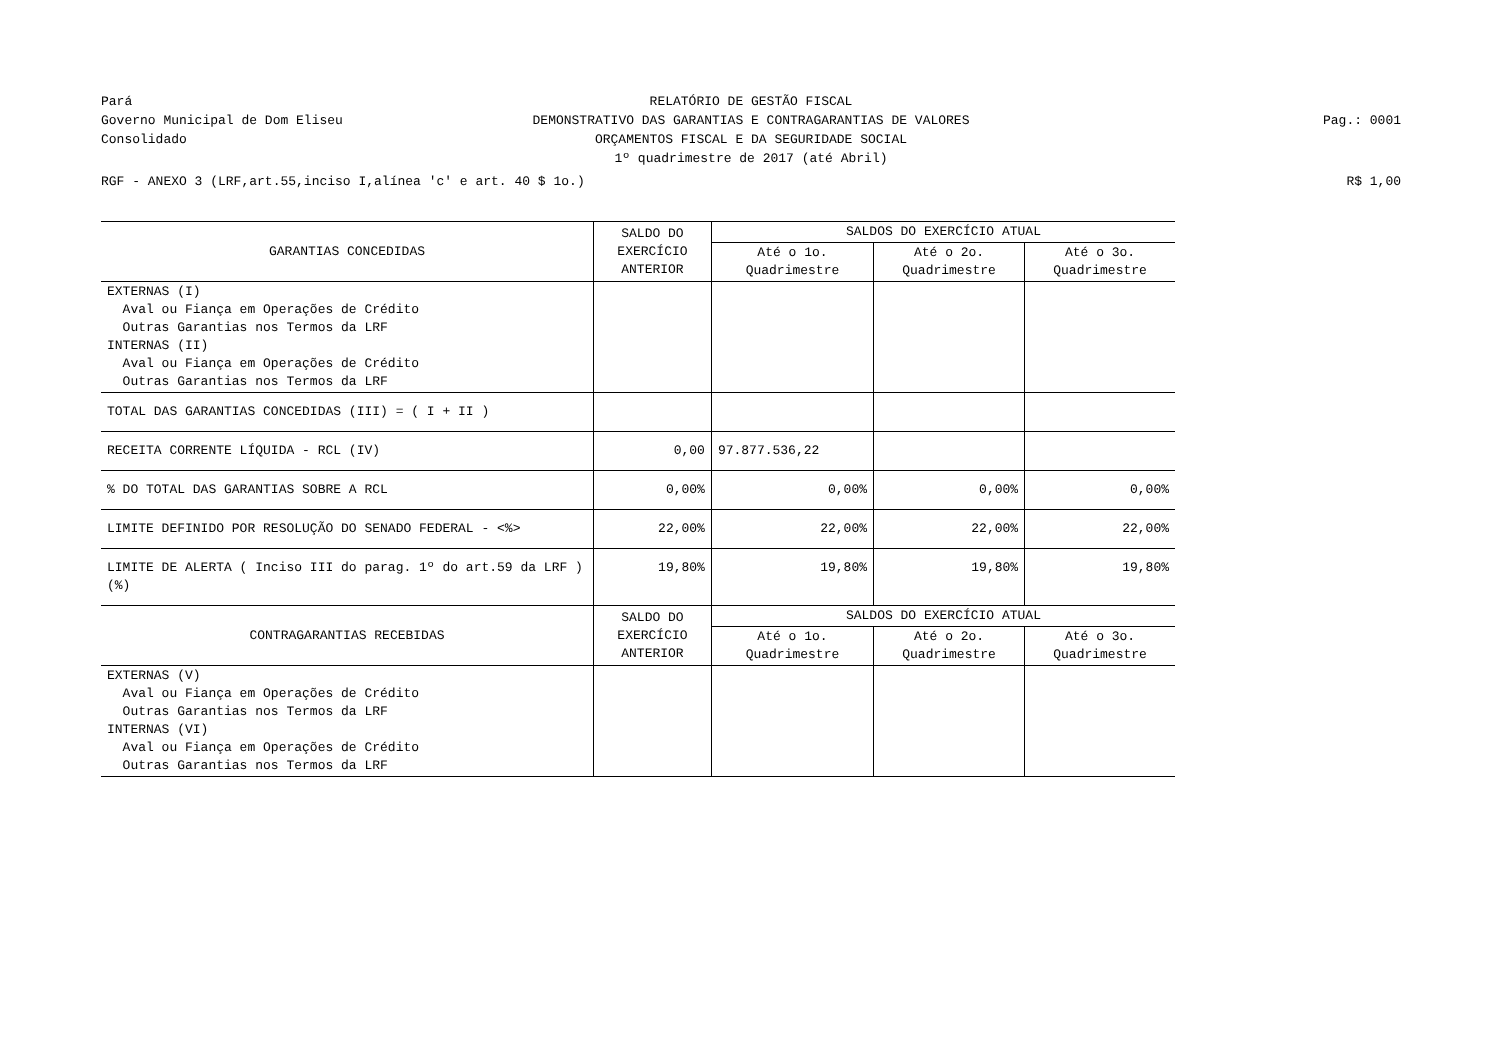Pará
Governo Municipal de Dom Eliseu
Consolidado
RELATÓRIO DE GESTÃO FISCAL
DEMONSTRATIVO DAS GARANTIAS E CONTRAGARANTIAS DE VALORES
ORÇAMENTOS FISCAL E DA SEGURIDADE SOCIAL
1º quadrimestre de 2017 (até Abril)
Pag.: 0001
RGF - ANEXO 3 (LRF,art.55,inciso I,alínea 'c' e art. 40 $ 1o.)
R$ 1,00
| GARANTIAS CONCEDIDAS | SALDO DO EXERCÍCIO ANTERIOR | SALDOS DO EXERCÍCIO ATUAL | | |
| --- | --- | --- | --- | --- |
| | | Até o 1o. Quadrimestre | Até o 2o. Quadrimestre | Até o 3o. Quadrimestre |
| EXTERNAS (I) Aval ou Fiança em Operações de Crédito Outras Garantias nos Termos da LRF INTERNAS (II) Aval ou Fiança em Operações de Crédito Outras Garantias nos Termos da LRF | | | | |
| TOTAL DAS GARANTIAS CONCEDIDAS (III) = ( I + II ) | | | | |
| RECEITA CORRENTE LÍQUIDA - RCL (IV) | 0,00 | 97.877.536,22 | | |
| % DO TOTAL DAS GARANTIAS SOBRE A RCL | 0,00% | 0,00% | 0,00% | 0,00% |
| LIMITE DEFINIDO POR RESOLUÇÃO DO SENADO FEDERAL - <%> | 22,00% | 22,00% | 22,00% | 22,00% |
| LIMITE DE ALERTA ( Inciso III do parag. 1º do art.59 da LRF ) (%) | 19,80% | 19,80% | 19,80% | 19,80% |
| CONTRAGARANTIAS RECEBIDAS | SALDO DO EXERCÍCIO ANTERIOR | SALDOS DO EXERCÍCIO ATUAL | | |
| | | Até o 1o. Quadrimestre | Até o 2o. Quadrimestre | Até o 3o. Quadrimestre |
| EXTERNAS (V) Aval ou Fiança em Operações de Crédito Outras Garantias nos Termos da LRF INTERNAS (VI) Aval ou Fiança em Operações de Crédito Outras Garantias nos Termos da LRF | | | | |